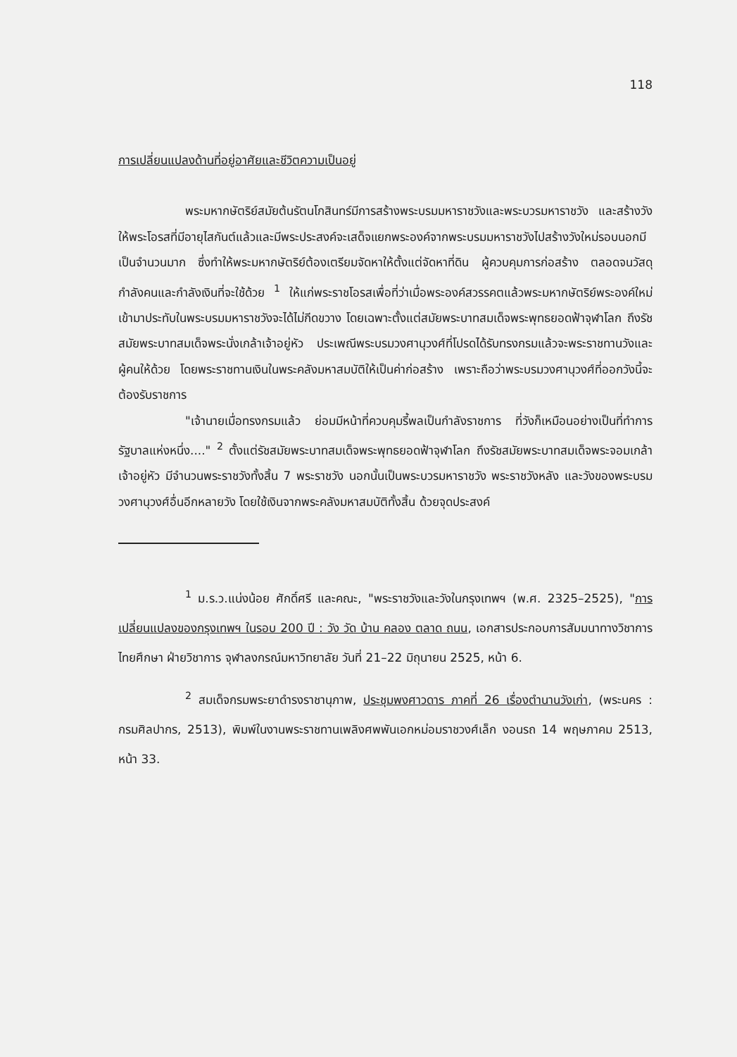118
การเปลี่ยนแปลงด้านที่อยู่อาศัยและชีวิตความเป็นอยู่
พระมหากษัตริย์สมัยต้นรัตนโกสินทร์มีการสร้างพระบรมมหาราชวังและพระบวรมหาราชวัง และสร้างวังให้พระโอรสที่มีอายุไสกันต์แล้วและมีพระประสงค์จะเสด็จแยกพระองค์จากพระบรมมหาราชวังไปสร้างวังใหม่รอบนอกมีเป็นจำนวนมาก ซึ่งทำให้พระมหากษัตริย์ต้องเตรียมจัดหาให้ตั้งแต่จัดหาที่ดิน ผู้ควบคุมการก่อสร้าง ตลอดจนวัสดุกำลังคนและกำลังเงินที่จะใช้ด้วย <sup>1</sup> ให้แก่พระราชโอรสเพื่อที่ว่าเมื่อพระองค์สวรรคตแล้วพระมหากษัตริย์พระองค์ใหม่เข้ามาประทับในพระบรมมหาราชวังจะได้ไม่กีดขวาง โดยเฉพาะตั้งแต่สมัยพระบาทสมเด็จพระพุทธยอดฟ้าจุฬาโลก ถึงรัชสมัยพระบาทสมเด็จพระนั่งเกล้าเจ้าอยู่หัว ประเพณีพระบรมวงศานุวงศ์ที่โปรดได้รับทรงกรมแล้วจะพระราชทานวังและผู้คนให้ด้วย โดยพระราชทานเงินในพระคลังมหาสมบัติให้เป็นค่าก่อสร้าง เพราะถือว่าพระบรมวงศานุวงศ์ที่ออกวังนี้จะต้องรับราชการ
"เจ้านายเมื่อทรงกรมแล้ว ย่อมมีหน้าที่ควบคุมรี้พลเป็นกำลังราชการ ที่วังก็เหมือนอย่างเป็นที่ทำการรัฐบาลแห่งหนึ่ง...." <sup>2</sup> ตั้งแต่รัชสมัยพระบาทสมเด็จพระพุทธยอดฟ้าจุฬาโลก ถึงรัชสมัยพระบาทสมเด็จพระจอมเกล้าเจ้าอยู่หัว มีจำนวนพระราชวังทั้งสิ้น 7 พระราชวัง นอกนั้นเป็นพระบวรมหาราชวัง พระราชวังหลัง และวังของพระบรมวงศานุวงศ์อื่นอีกหลายวัง โดยใช้เงินจากพระคลังมหาสมบัติทั้งสิ้น ด้วยจุดประสงค์
<sup>1</sup> ม.ร.ว.แน่งน้อย ศักดิ์ศรี และคณะ, "พระราชวังและวังในกรุงเทพฯ (พ.ศ. 2325–2525), "การเปลี่ยนแปลงของกรุงเทพฯ ในรอบ 200 ปี : วัง วัด บ้าน คลอง ตลาด ถนน, เอกสารประกอบการสัมมนาทางวิชาการไทยศึกษา ฝ่ายวิชาการ จุฬาลงกรณ์มหาวิทยาลัย วันที่ 21–22 มิถุนายน 2525, หน้า 6.
<sup>2</sup> สมเด็จกรมพระยาดำรงราชานุภาพ, ประชุมพงศาวดาร ภาคที่ 26 เรื่องตำนานวังเก่า, (พระนคร : กรมศิลปากร, 2513), พิมพ์ในงานพระราชทานเพลิงศพพันเอกหม่อมราชวงศ์เล็ก งอนรถ 14 พฤษภาคม 2513, หน้า 33.